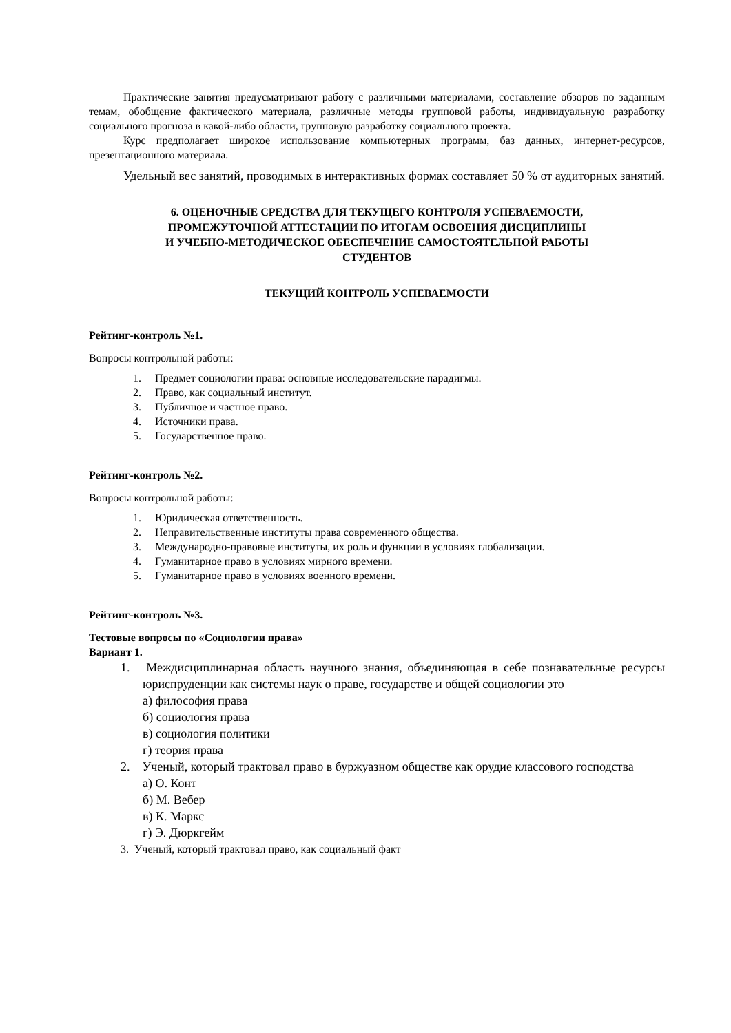Практические занятия предусматривают работу с различными материалами, составление обзоров по заданным темам, обобщение фактического материала, различные методы групповой работы, индивидуальную разработку социального прогноза в какой-либо области, групповую разработку социального проекта.
Курс предполагает широкое использование компьютерных программ, баз данных, интернет-ресурсов, презентационного материала.
Удельный вес занятий, проводимых в интерактивных формах составляет 50 % от аудиторных занятий.
6. ОЦЕНОЧНЫЕ СРЕДСТВА ДЛЯ ТЕКУЩЕГО КОНТРОЛЯ УСПЕВАЕМОСТИ,
ПРОМЕЖУТОЧНОЙ АТТЕСТАЦИИ ПО ИТОГАМ ОСВОЕНИЯ ДИСЦИПЛИНЫ
И УЧЕБНО-МЕТОДИЧЕСКОЕ ОБЕСПЕЧЕНИЕ САМОСТОЯТЕЛЬНОЙ РАБОТЫ
СТУДЕНТОВ
ТЕКУЩИЙ КОНТРОЛЬ УСПЕВАЕМОСТИ
Рейтинг-контроль №1.
Вопросы контрольной работы:
1. Предмет социологии права: основные исследовательские парадигмы.
2. Право, как социальный институт.
3. Публичное и частное право.
4. Источники права.
5. Государственное право.
Рейтинг-контроль №2.
Вопросы контрольной работы:
1. Юридическая ответственность.
2. Неправительственные институты права современного общества.
3. Международно-правовые институты, их роль и функции в условиях глобализации.
4. Гуманитарное право в условиях мирного времени.
5. Гуманитарное право в условиях военного времени.
Рейтинг-контроль №3.
Тестовые вопросы по «Социологии права»
Вариант 1.
1. Междисциплинарная область научного знания, объединяющая в себе познавательные ресурсы юриспруденции как системы наук о праве, государстве и общей социологии это
а) философия права
б) социология права
в) социология политики
г) теория права
2. Ученый, который трактовал право в буржуазном обществе как орудие классового господства
а) О. Конт
б) М. Вебер
в) К. Маркс
г) Э. Дюркгейм
3. Ученый, который трактовал право, как социальный факт